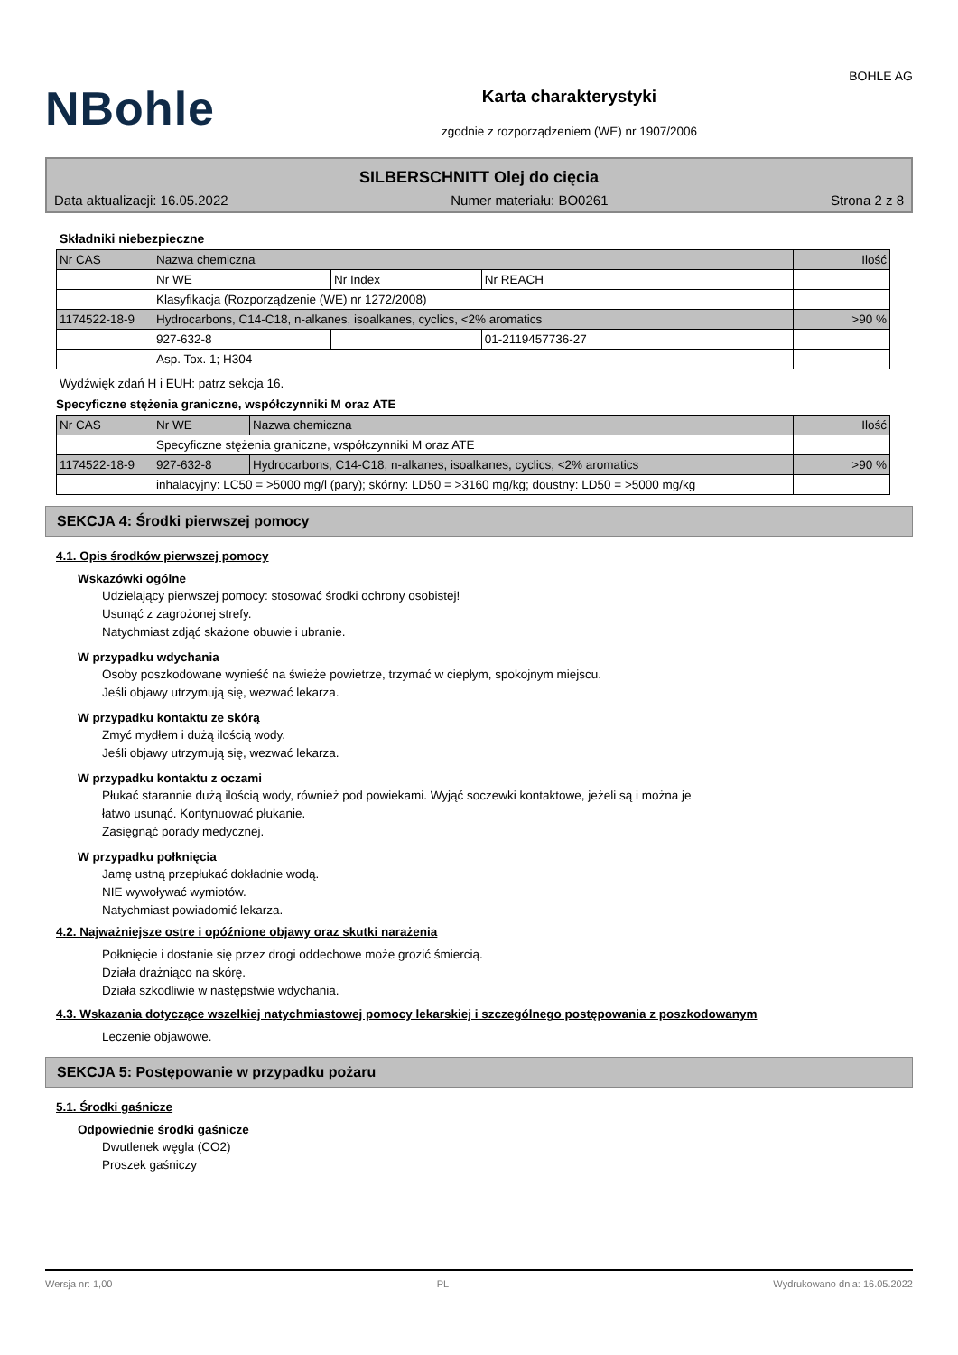NBohle
Karta charakterystyki
zgodnie z rozporządzeniem (WE) nr 1907/2006
BOHLE AG
SILBERSCHNITT Olej do cięcia
Data aktualizacji: 16.05.2022 Numer materiału: BO0261 Strona 2 z 8
Składniki niebezpieczne
| Nr CAS | Nazwa chemiczna | | | Ilość |
| | Nr WE | Nr Index | Nr REACH | |
| | Klasyfikacja (Rozporządzenie (WE) nr 1272/2008) | | | |
| 1174522-18-9 | Hydrocarbons, C14-C18, n-alkanes, isoalkanes, cyclics, <2% aromatics | | | >90 % |
| | 927-632-8 | | 01-2119457736-27 | |
| | Asp. Tox. 1; H304 | | | |
Wydźwięk zdań H i EUH: patrz sekcja 16.
Specyficzne stężenia graniczne, współczynniki M oraz ATE
| Nr CAS | Nr WE | Nazwa chemiczna | Ilość |
| | Specyficzne stężenia graniczne, współczynniki M oraz ATE | | |
| 1174522-18-9 | 927-632-8 | Hydrocarbons, C14-C18, n-alkanes, isoalkanes, cyclics, <2% aromatics | >90 % |
| | inhalacyjny: LC50 = >5000 mg/l (pary); skórny: LD50 = >3160 mg/kg; doustny: LD50 = >5000 mg/kg | | |
SEKCJA 4: Środki pierwszej pomocy
4.1. Opis środków pierwszej pomocy
Wskazówki ogólne
Udzielający pierwszej pomocy: stosować środki ochrony osobistej!
Usunąć z zagrożonej strefy.
Natychmiast zdjąć skażone obuwie i ubranie.
W przypadku wdychania
Osoby poszkodowane wynieść na świeże powietrze, trzymać w ciepłym, spokojnym miejscu.
Jeśli objawy utrzymują się, wezwać lekarza.
W przypadku kontaktu ze skórą
Zmyć mydłem i dużą ilością wody.
Jeśli objawy utrzymują się, wezwać lekarza.
W przypadku kontaktu z oczami
Płukać starannie dużą ilością wody, również pod powiekami. Wyjąć soczewki kontaktowe, jeżeli są i można je
łatwo usunąć. Kontynuować płukanie.
Zasięgnąć porady medycznej.
W przypadku połknięcia
Jamę ustną przepłukać dokładnie wodą.
NIE wywoływać wymiotów.
Natychmiast powiadomić lekarza.
4.2. Najważniejsze ostre i opóźnione objawy oraz skutki narażenia
Połknięcie i dostanie się przez drogi oddechowe może grozić śmiercią.
Działa drażniąco na skórę.
Działa szkodliwie w następstwie wdychania.
4.3. Wskazania dotyczące wszelkiej natychmiastowej pomocy lekarskiej i szczególnego postępowania z poszkodowanym
Leczenie objawowe.
SEKCJA 5: Postępowanie w przypadku pożaru
5.1. Środki gaśnicze
Odpowiednie środki gaśnicze
Dwutlenek węgla (CO2)
Proszek gaśniczy
Wersja nr: 1,00 PL Wydrukowano dnia: 16.05.2022